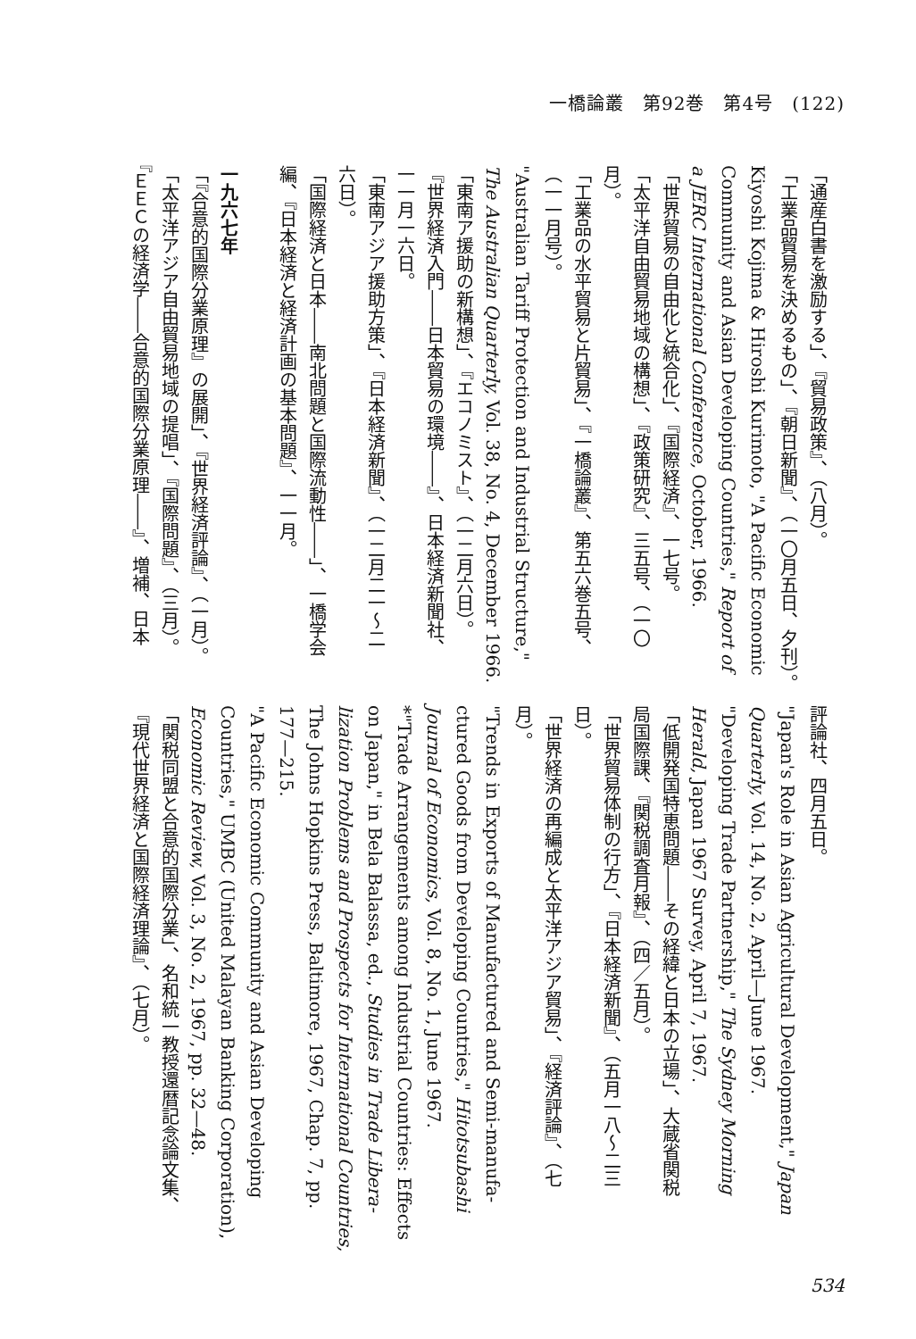一橋論叢　第92巻　第4号　(122)
「通産白書を激励する」、『貿易政策』、（八月）。
「工業品貿易を決めるもの」、『朝日新聞』、（一〇月五日、夕刊）。
Kiyoshi Kojima & Hiroshi Kurimoto, "A Pacific Economic
Community and Asian Developing Countries," Report of
a JERC International Conference, October, 1966.
「世界貿易の自由化と統合化」、『国際経済』、一七号。
「太平洋自由貿易地域の構想」、『政策研究』、三五号、（一〇
月）。
「工業品の水平貿易と片貿易」、『一橋論叢』、第五六巻五号、
（一一月号）。
"Australian Tariff Protection and Industrial Structure,"
The Australian Quarterly, Vol. 38, No. 4, December 1966.
「東南ア援助の新構想」、『エコノミスト』、（一二月六日）。
『世界経済入門――日本貿易の環境――』、日本経済新聞社、
一一月一六日。
「東南アジア援助方策」、『日本経済新聞』、（一二月二一～二
六日）。
「国際経済と日本――南北問題と国際流動性――」、一橋学会
編、『日本経済と経済計画の基本問題』、一一月。
一九六七年
「『合意的国際分業原理』の展開」、『世界経済評論』、（一月）。
「太平洋アジア自由貿易地域の提唱」、『国際問題』、（三月）。
『ＥＥＣの経済学――合意的国際分業原理――』、増補、日本
評論社、四月五日。
"Japan's Role in Asian Agricultural Development," Japan
Quarterly, Vol. 14, No. 2, April—June 1967.
"Developing Trade Partnership," The Sydney Morning
Herald, Japan 1967 Survey, April 7, 1967.
「低開発国特恵問題――その経緯と日本の立場」、大蔵省関税
局国際課、『関税調査月報』、（四／五月）。
「世界貿易体制の行方」、『日本経済新聞』、（五月一八～二三
日）。
「世界経済の再編成と太平洋アジア貿易」、『経済評論』、（七
月）。
"Trends in Exports of Manufactured and Semi-manufa-
ctured Goods from Developing Countries," Hitotsubashi
Journal of Economics, Vol. 8, No. 1, June 1967.
*"Trade Arrangements among Industrial Countries: Effects
on Japan," in Bela Balassa, ed., Studies in Trade Libera-
lization Problems and Prospects for International Countries,
The Johns Hopkins Press, Baltimore, 1967, Chap. 7, pp.
177—215.
"A Pacific Economic Community and Asian Developing
Countries," UMBC (United Malayan Banking Corporation),
Economic Review, Vol. 3, No. 2, 1967, pp. 32—48.
「関税同盟と合意的国際分業」、名和統一教授還暦記念論文集、
『現代世界経済と国際経済理論』、（七月）。
534